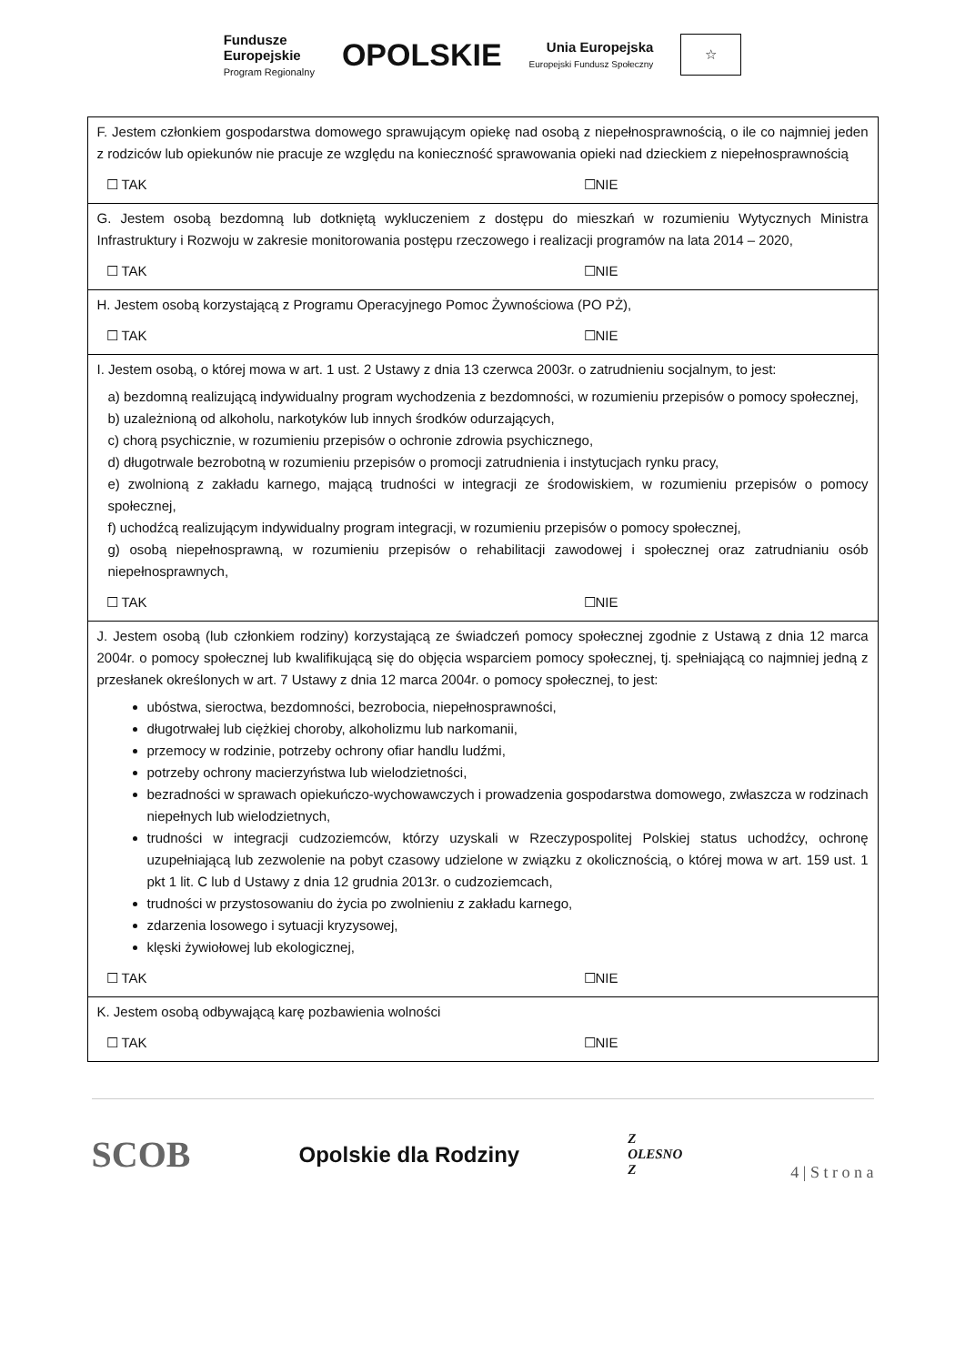Fundusze
Europejskie
Program Regionalny
OPOLSKIE
Unia Europejska
Europejski Fundusz Społeczny
☆
| F. Jestem członkiem gospodarstwa domowego sprawującym opiekę nad osobą z niepełnosprawnością, o ile co najmniej jeden z rodziców lub opiekunów nie pracuje ze względu na konieczność sprawowania opieki nad dzieckiem z niepełnosprawnością ☐ TAK ☐NIE |
| G. Jestem osobą bezdomną lub dotkniętą wykluczeniem z dostępu do mieszkań w rozumieniu Wytycznych Ministra Infrastruktury i Rozwoju w zakresie monitorowania postępu rzeczowego i realizacji programów na lata 2014 – 2020, ☐ TAK ☐NIE |
| H. Jestem osobą korzystającą z Programu Operacyjnego Pomoc Żywnościowa (PO PŻ), ☐ TAK ☐NIE |
| I. Jestem osobą, o której mowa w art. 1 ust. 2 Ustawy z dnia 13 czerwca 2003r. o zatrudnieniu socjalnym, to jest: a) bezdomną realizującą indywidualny program wychodzenia z bezdomności, w rozumieniu przepisów o pomocy społecznej, b) uzależnioną od alkoholu, narkotyków lub innych środków odurzających, c) chorą psychicznie, w rozumieniu przepisów o ochronie zdrowia psychicznego, d) długotrwale bezrobotną w rozumieniu przepisów o promocji zatrudnienia i instytucjach rynku pracy, e) zwolnioną z zakładu karnego, mającą trudności w integracji ze środowiskiem, w rozumieniu przepisów o pomocy społecznej, f) uchodźcą realizującym indywidualny program integracji, w rozumieniu przepisów o pomocy społecznej, g) osobą niepełnosprawną, w rozumieniu przepisów o rehabilitacji zawodowej i społecznej oraz zatrudnianiu osób niepełnosprawnych, ☐ TAK ☐NIE |
| J. Jestem osobą (lub członkiem rodziny) korzystającą ze świadczeń pomocy społecznej zgodnie z Ustawą z dnia 12 marca 2004r. o pomocy społecznej lub kwalifikującą się do objęcia wsparciem pomocy społecznej, tj. spełniającą co najmniej jedną z przesłanek określonych w art. 7 Ustawy z dnia 12 marca 2004r. o pomocy społecznej, to jest: ubóstwa, sieroctwa, bezdomności, bezrobocia, niepełnosprawności, długotrwałej lub ciężkiej choroby, alkoholizmu lub narkomanii, przemocy w rodzinie, potrzeby ochrony ofiar handlu ludźmi, potrzeby ochrony macierzyństwa lub wielodzietności, bezradności w sprawach opiekuńczo-wychowawczych i prowadzenia gospodarstwa domowego, zwłaszcza w rodzinach niepełnych lub wielodzietnych, trudności w integracji cudzoziemców, którzy uzyskali w Rzeczypospolitej Polskiej status uchodźcy, ochronę uzupełniającą lub zezwolenie na pobyt czasowy udzielone w związku z okolicznością, o której mowa w art. 159 ust. 1 pkt 1 lit. C lub d Ustawy z dnia 12 grudnia 2013r. o cudzoziemcach, trudności w przystosowaniu do życia po zwolnieniu z zakładu karnego, zdarzenia losowego i sytuacji kryzysowej, klęski żywiołowej lub ekologicznej, ☐ TAK ☐NIE |
| K. Jestem osobą odbywającą karę pozbawienia wolności ☐ TAK ☐NIE |
SCOB
Opolskie dla Rodziny
Z
OLESNO
Z
4 | S t r o n a